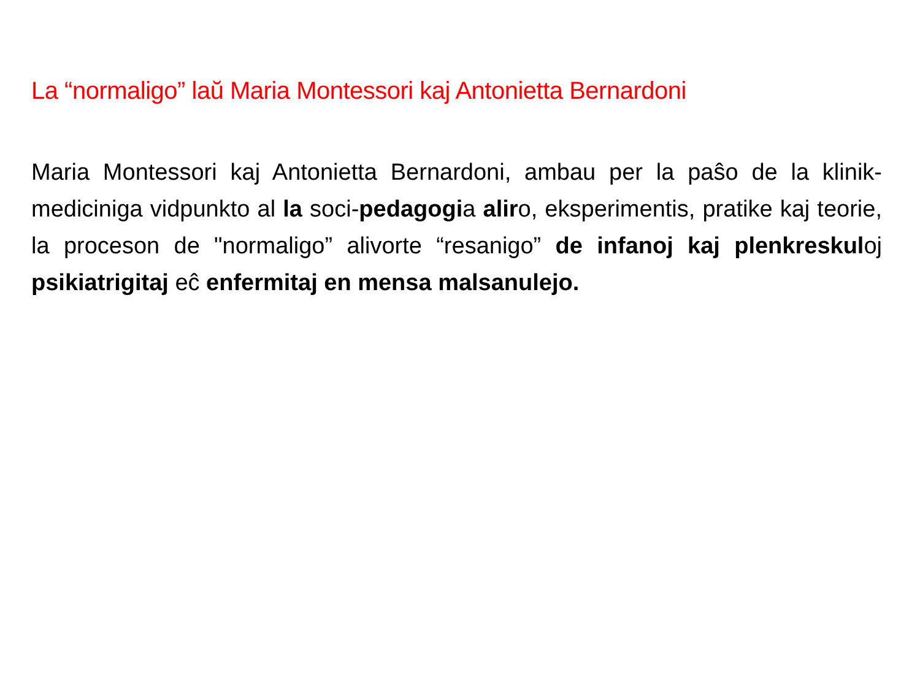La “normaligo” laŭ Maria Montessori kaj Antonietta Bernardoni
Maria Montessori kaj Antonietta Bernardoni, ambau per la paŝo de la klinik-mediciniga vidpunkto al la soci-pedagogia aliro, eksperimentis, pratike kaj teorie, la proceson de "normaligo” alivorte “resanigo” de infanoj kaj plenkreskuloj psikiatrigitaj eĉ enfermitaj en mensa malsanulejo.